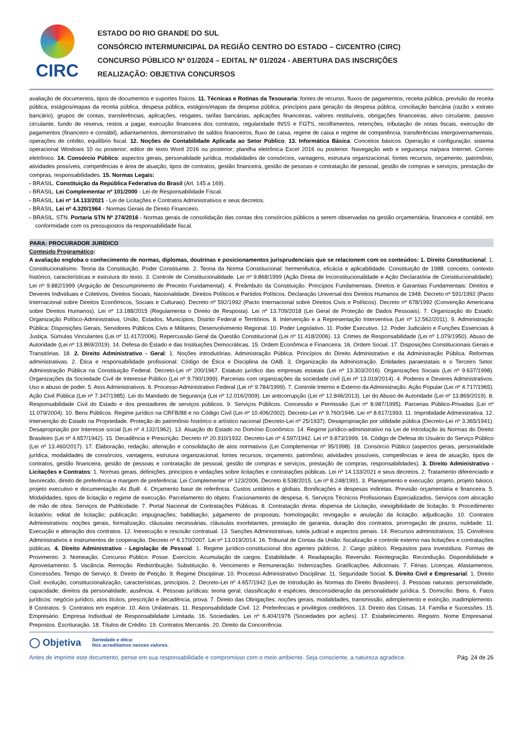CIRC
ESTADO DO RIO GRANDE DO SUL
CONSÓRCIO INTERMUNICIPAL DA REGIÃO CENTRO DO ESTADO – CI/CENTRO (CIRC)
CONCURSO PÚBLICO Nº 01/2024 – EDITAL Nº 01/2024 - ABERTURA DAS INSCRIÇÕES
REALIZAÇÃO: OBJETIVA CONCURSOS
avaliação de documentos, tipos de documentos e suportes físicos. 11. Técnicas e Rotinas da Tesouraria: fontes de recurso, fluxos de pagamentos, receita pública, previsão da receita pública, estágios/etapas da receita pública, despesa pública, estágios/etapas da despesa pública, princípios para geração da despesa pública, conciliação bancária (razão x extrato bancário), grupos de contas, transferências, aplicações, resgates, tarifas bancárias, aplicações financeiras, valores restituíveis, obrigações financeiras, ativo circulante, passivo circulante, fundo de reserva, restos a pagar, execução financeira dos contratos, regularidade INSS e FGTS, recolhimentos, retenções, tributação de notas fiscais, execução de pagamentos (financeiro e contábil), adiantamentos, demonstrativo de saldos financeiros, fluxo de caixa, regime de caixa e regime de competência, transferências intergovernamentais, operações de crédito, equilíbrio fiscal. 12. Noções de Contabilidade Aplicada ao Setor Público. 13. Informática Básica: Conceitos básicos. Operação e configuração: sistema operacional Windows 10 ou posterior; editor de texto Word 2016 ou posterior; planilha eletrônica Excel 2016 ou posterior. Navegação web e segurança na/para Internet. Correio eletrônico. 14. Consórcio Público: aspectos gerais, personalidade jurídica, modalidades de consórcios, vantagens, estrutura organizacional, fontes recursos, orçamento, patrimônio, atividades possíveis, competências e área de atuação, tipos de contratos, gestão financeira, gestão de pessoas e contratação de pessoal, gestão de compras e serviços, prestação de compras, responsabilidades. 15. Normas Legais:
- BRASIL. Constituição da República Federativa do Brasil (Art. 145 a 169).
- BRASIL. Lei Complementar nº 101/2000 - Lei de Responsabilidade Fiscal.
- BRASIL. Lei nº 14.133/2021 - Lei de Licitações e Contratos Administrativos e seus decretos.
- BRASIL. Lei nº 4.320/1964 - Normas Gerais de Direito Financeiro.
- BRASIL. STN. Portaria STN Nº 274/2016 - Normas gerais de consolidação das contas dos consórcios públicos a serem observadas na gestão orçamentária, financeira e contábil, em conformidade com os pressupostos da responsabilidade fiscal.
PARA: PROCURADOR JURÍDICO
Conteúdo Programático:
A avaliação engloba o conhecimento de normas, diplomas, doutrinas e posicionamentos jurisprudenciais que se relacionem com os conteúdos: 1. Direito Constitucional: 1. Constitucionalismo. Teoria da Constituição. Poder Constituinte. 2. Teoria da Norma Constitucional: hermenêutica, eficácia e aplicabilidade. Constituição de 1988: conceito, contexto histórico, características e estrutura do texto. 3. Controle de Constitucionalidade. Lei nº 9.868/1999 (Ação Direta de Inconstitucionalidade e Ação Declaratória de Constitucionalidade). Lei nº 9.882/1999 (Arguição de Descumprimento de Preceito Fundamental). 4. Preâmbulo da Constituição. Princípios Fundamentais. Direitos e Garantias Fundamentais: Direitos e Deveres Individuais e Coletivos, Direitos Sociais, Nacionalidade, Direitos Políticos e Partidos Políticos. Declaração Universal dos Direitos Humanos de 1948. Decreto nº 591/1992 (Pacto Internacional sobre Direitos Econômicos, Sociais e Culturais). Decreto nº 592/1992 (Pacto Internacional sobre Direitos Civis e Políticos). Decreto nº 678/1992 (Convenção Americana sobre Direitos Humanos). Lei nº 13.188/2015 (Regulamenta o Direito de Resposta). Lei nº 13.709/2018 (Lei Geral de Proteção de Dados Pessoais). 7. Organização do Estado: Organização Político-Administrativa, União, Estados, Municípios, Distrito Federal e Territórios. 8. Intervenção e a Representação Interventiva (Lei nº 12.562/2011). 9. Administração Pública: Disposições Gerais, Servidores Públicos Civis e Militares, Desenvolvimento Regional. 10. Poder Legislativo. 11. Poder Executivo. 12. Poder Judiciário e Funções Essenciais à Justiça. Súmulas Vinculantes (Lei nº 11.417/2006). Repercussão Geral da Questão Constitucional (Lei nº 11.418/2006). 13. Crimes de Responsabilidade (Lei nº 1.079/1950). Abuso de Autoridade (Lei nº 13.869/2019). 14. Defesa do Estado e das Instituições Democráticas. 15. Ordem Econômica e Financeira. 16. Ordem Social. 17. Disposições Constitucionais Gerais e Transitórias. 18. 2. Direito Administrativo - Geral: 1. Noções introdutórias. Administração Pública. Princípios do Direito Administrativo e da Administração Pública. Reformas administrativas. 2. Ética e responsabilidade profissional: Código de Ética e Disciplina da OAB. 3. Organização da Administração. Entidades paraestatais e o Terceiro Setor. Administração Pública na Constituição Federal. Decreto-Lei nº 200/1967. Estatuto jurídico das empresas estatais (Lei nº 13.303/2016). Organizações Sociais (Lei nº 9.637/1998). Organizações da Sociedade Civil de Interesse Público (Lei nº 9.790/1999). Parcerias com organizações da sociedade civil (Lei nº 13.019/2014). 4. Poderes e Deveres Administrativos. Uso e abuso de poder. 5. Atos Administrativos. 6. Processo Administrativo Federal (Lei nº 9.784/1999). 7. Controle Interno e Externo da Administração. Ação Popular (Lei nº 4.717/1965). Ação Civil Pública (Lei nº 7.347/1985). Lei do Mandado de Segurança (Lei nº 12.016/2009). Lei anticorrupção (Lei nº 12.846/2013). Lei do Abuso de Autoridade (Lei nº 13.869/2019). 8. Responsabilidade Civil do Estado e dos prestadores de serviços públicos. 9. Serviços Públicos. Concessão e Permissão (Lei nº 8.987/1995). Parcerias Público-Privadas (Lei nº 11.079/2004). 10. Bens Públicos. Regime jurídico na CRFB/88 e no Código Civil (Lei nº 10.406/2002). Decreto-Lei nº 9.760/1946. Lei nº 8.617/1993. 11. Improbidade Administrativa. 12. Intervenção do Estado na Propriedade. Proteção do patrimônio histórico e artístico nacional (Decreto-Lei nº 25/1937). Desapropriação por utilidade pública (Decreto-Lei nº 3.365/1941). Desapropriação por Interesse social (Lei nº 4.132/1962). 13. Atuação do Estado no Domínio Econômico. 14. Regime jurídico-administrativo na Lei de Introdução às Normas do Direito Brasileiro (Lei nº 4.657/1942). 15. Decadência e Prescrição. Decreto nº 20.910/1932. Decreto-Lei nº 4.597/1942. Lei nº 9.873/1999. 16. Código de Defesa do Usuário do Serviço Público (Lei nº 13.460/2017). 17. Elaboração, redação, alteração e consolidação de atos normativos (Lei Complementar nº 95/1998). 18. Consórcio Público (aspectos gerais, personalidade jurídica, modalidades de consórcios, vantagens, estrutura organizacional, fontes recursos, orçamento, patrimônio, atividades possíveis, competências e área de atuação, tipos de contratos, gestão financeira, gestão de pessoas e contratação de pessoal, gestão de compras e serviços, prestação de compras, responsabilidades). 3. Direito Administrativo - Licitações e Contratos: 1. Normas gerais, definições, princípios e vedações sobre licitações e contratações públicas. Lei nº 14.133/2021 e seus decretos. 2. Tratamento diferenciado e favorecido, direito de preferência e margem de preferência: Lei Complementar nº 123/2006, Decreto 8.538/2015, Lei nº 8.248/1991. 3. Planejamento e execução: projeto, projeto básico, projeto executivo e documentação As Built. 4. Orçamento base de referência. Custos unitários e globais. Bonificações e despesas indiretas. Previsão orçamentária e financeira. 5. Modalidades, tipos de licitação e regime de execução. Parcelamento do objeto. Fracionamento de despesa. 6. Serviços Técnicos Profissionais Especializados. Serviços com alocação de mão de obra. Serviços de Publicidade. 7. Portal Nacional de Contratações Públicas. 8. Contratação direta: dispensa de Licitação, inexigibilidade de licitação. 9. Procedimento licitatório: edital de licitação; publicação; impugnações; habilitação; julgamento de propostas; homologação; revogação e anulação da licitação; adjudicação. 10. Contratos Administrativos: noções gerais, formalização, cláusulas necessárias, cláusulas exorbitantes, prestação de garantia, duração dos contratos, prorrogação de prazos, nulidade. 11. Execução e alteração dos contratos. 12. Inexecução e rescisão contratual. 13. Sanções Administrativas, tutela judicial e aspectos penais. 14. Recursos administrativos. 15. Convênios Administrativos e instrumentos de cooperação. Decreto nº 6.170/2007. Lei nº 13.019/2014. 16. Tribunal de Contas da União: fiscalização e controle externo nas licitações e contratações públicas. 4. Direito Administrativo - Legislação de Pessoal: 1. Regime jurídico-constitucional dos agentes públicos. 2. Cargo público. Requisitos para investidura. Formas de Provimento. 3. Nomeação. Concurso Público. Posse. Exercício. Acumulação de cargos. Estabilidade. 4. Readaptação. Reversão. Reintegração. Recondução. Disponibilidade e Aproveitamento. 5. Vacância. Remoção. Redistribuição. Substituição. 6. Vencimento e Remuneração. Indenizações. Gratificações. Adicionais. 7. Férias. Licenças. Afastamentos. Concessões. Tempo de Serviço. 8. Direito de Petição. 9. Regime Disciplinar. 10. Processo Administrativo Disciplinar. 11. Seguridade Social. 5. Direito Civil e Empresarial: 1. Direito Civil: evolução, constitucionalização, características, princípios. 2. Decreto-Lei nº 4.657/1942 (Lei de Introdução às Normas do Direito Brasileiro). 3. Pessoas naturais: personalidade, capacidade, direitos da personalidade, ausência. 4. Pessoas jurídicas: teoria geral, classificação e espécies, desconsideração da personalidade jurídica. 5. Domicílio. Bens. 6. Fatos jurídicos: negócio jurídico, atos ilícitos, prescrição e decadência, prova. 7. Direito das Obrigações: noções gerais, modalidades, transmissão, adimplemento e extinção, inadimplemento. 8 Contratos. 9. Contratos em espécie. 10. Atos Unilaterais. 11. Responsabilidade Civil. 12. Preferências e privilégios creditórios. 13. Direito das Coisas. 14. Família e Sucessões. 15. Empresário. Empresa Individual de Responsabilidade Limitada. 16. Sociedades. Lei nº 6.404/1976 (Sociedades por ações). 17. Estabelecimento. Registro. Nome Empresarial. Prepostos. Escrituração. 18. Títulos de Crédito. 19. Contratos Mercantis. 20. Direito da Concorrência.
◯ Objetiva Seriedade e ética:
Nós acreditamos nesses valores.
Antes de imprimir este documento, pense em sua responsabilidade e compromisso com o meio ambiente. Seja consciente, a natureza agradece. Pág. 24 de 26